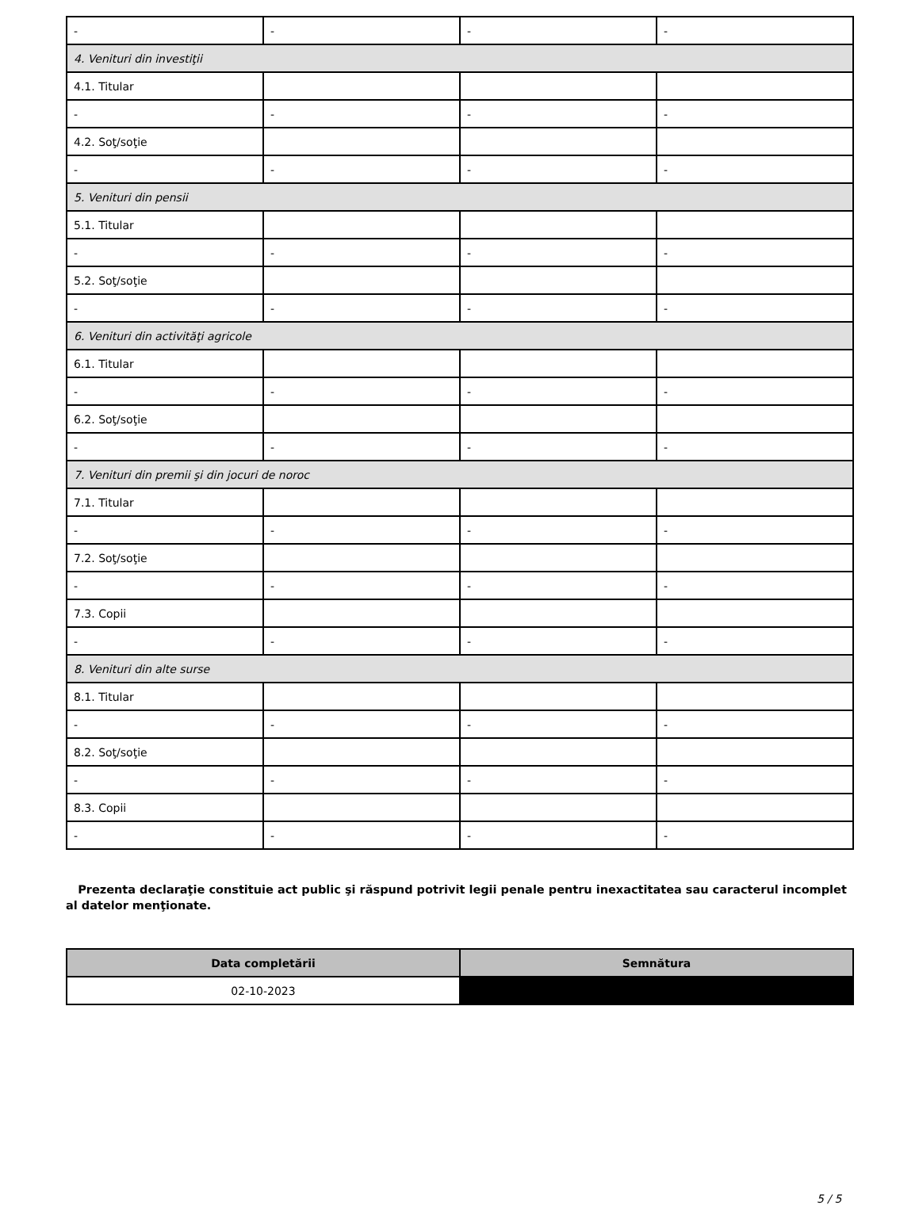| - | - | - | - |
| 4. Venituri din investiţii | | | |
| 4.1. Titular | | | |
| - | - | - | - |
| 4.2. Soţ/soţie | | | |
| - | - | - | - |
| 5. Venituri din pensii | | | |
| 5.1. Titular | | | |
| - | - | - | - |
| 5.2. Soţ/soţie | | | |
| - | - | - | - |
| 6. Venituri din activităţi agricole | | | |
| 6.1. Titular | | | |
| - | - | - | - |
| 6.2. Soţ/soţie | | | |
| - | - | - | - |
| 7. Venituri din premii şi din jocuri de noroc | | | |
| 7.1. Titular | | | |
| - | - | - | - |
| 7.2. Soţ/soţie | | | |
| - | - | - | - |
| 7.3. Copii | | | |
| - | - | - | - |
| 8. Venituri din alte surse | | | |
| 8.1. Titular | | | |
| - | - | - | - |
| 8.2. Soţ/soţie | | | |
| - | - | - | - |
| 8.3. Copii | | | |
| - | - | - | - |
Prezenta declaraţie constituie act public şi răspund potrivit legii penale pentru inexactitatea sau caracterul incomplet al datelor menţionate.
| Data completării | Semnătura |
| --- | --- |
| 02-10-2023 | |
5 / 5